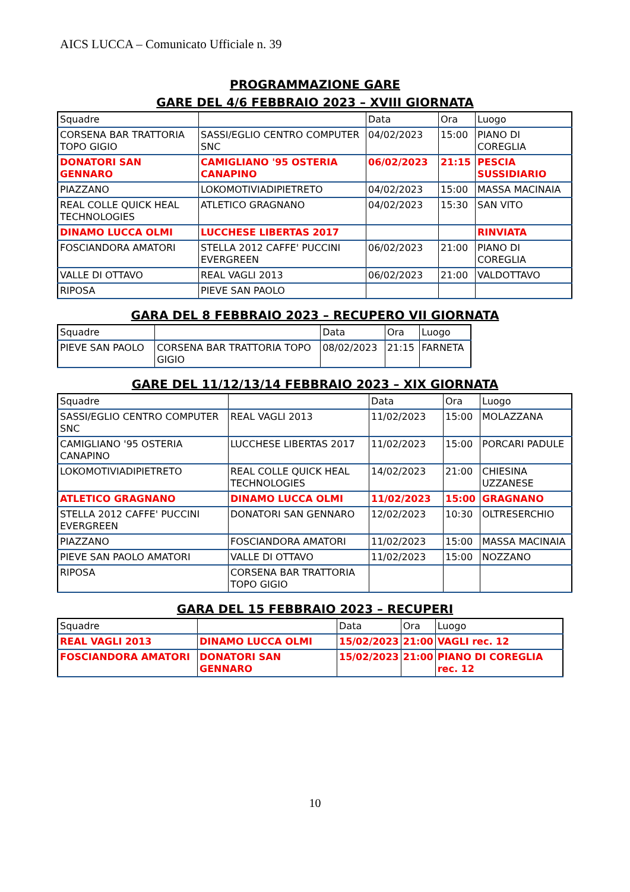AICS LUCCA – Comunicato Ufficiale n. 39
PROGRAMMAZIONE GARE
GARE DEL 4/6 FEBBRAIO 2023 – XVIII GIORNATA
| Squadre | | Data | Ora | Luogo |
| CORSENA BAR TRATTORIA TOPO GIGIO | SASSI/EGLIO CENTRO COMPUTER SNC | 04/02/2023 | 15:00 | PIANO DI COREGLIA |
| DONATORI SAN GENNARO | CAMIGLIANO '95 OSTERIA CANAPINO | 06/02/2023 | 21:15 | PESCIA SUSSIDIARIO |
| PIAZZANO | LOKOMOTIVIADIPIETRETO | 04/02/2023 | 15:00 | MASSA MACINAIA |
| REAL COLLE QUICK HEAL TECHNOLOGIES | ATLETICO GRAGNANO | 04/02/2023 | 15:30 | SAN VITO |
| DINAMO LUCCA OLMI | LUCCHESE LIBERTAS 2017 | | | RINVIATA |
| FOSCIANDORA AMATORI | STELLA 2012 CAFFE' PUCCINI EVERGREEN | 06/02/2023 | 21:00 | PIANO DI COREGLIA |
| VALLE DI OTTAVO | REAL VAGLI 2013 | 06/02/2023 | 21:00 | VALDOTTAVO |
| RIPOSA | PIEVE SAN PAOLO | | | |
GARA DEL 8 FEBBRAIO 2023 – RECUPERO VII GIORNATA
| Squadre | | Data | Ora | Luogo |
| PIEVE SAN PAOLO | CORSENA BAR TRATTORIA TOPO GIGIO | 08/02/2023 | 21:15 | FARNETA |
GARE DEL 11/12/13/14 FEBBRAIO 2023 – XIX GIORNATA
| Squadre | | Data | Ora | Luogo |
| SASSI/EGLIO CENTRO COMPUTER SNC | REAL VAGLI 2013 | 11/02/2023 | 15:00 | MOLAZZANA |
| CAMIGLIANO '95 OSTERIA CANAPINO | LUCCHESE LIBERTAS 2017 | 11/02/2023 | 15:00 | PORCARI PADULE |
| LOKOMOTIVIADIPIETRETO | REAL COLLE QUICK HEAL TECHNOLOGIES | 14/02/2023 | 21:00 | CHIESINA UZZANESE |
| ATLETICO GRAGNANO | DINAMO LUCCA OLMI | 11/02/2023 | 15:00 | GRAGNANO |
| STELLA 2012 CAFFE' PUCCINI EVERGREEN | DONATORI SAN GENNARO | 12/02/2023 | 10:30 | OLTRESERCHIO |
| PIAZZANO | FOSCIANDORA AMATORI | 11/02/2023 | 15:00 | MASSA MACINAIA |
| PIEVE SAN PAOLO AMATORI | VALLE DI OTTAVO | 11/02/2023 | 15:00 | NOZZANO |
| RIPOSA | CORSENA BAR TRATTORIA TOPO GIGIO | | | |
GARA DEL 15 FEBBRAIO 2023 – RECUPERI
| Squadre | | Data | Ora | Luogo |
| REAL VAGLI 2013 | DINAMO LUCCA OLMI | 15/02/2023 | 21:00 | VAGLI rec. 12 |
| FOSCIANDORA AMATORI | DONATORI SAN GENNARO | 15/02/2023 | 21:00 | PIANO DI COREGLIA rec. 12 |
10